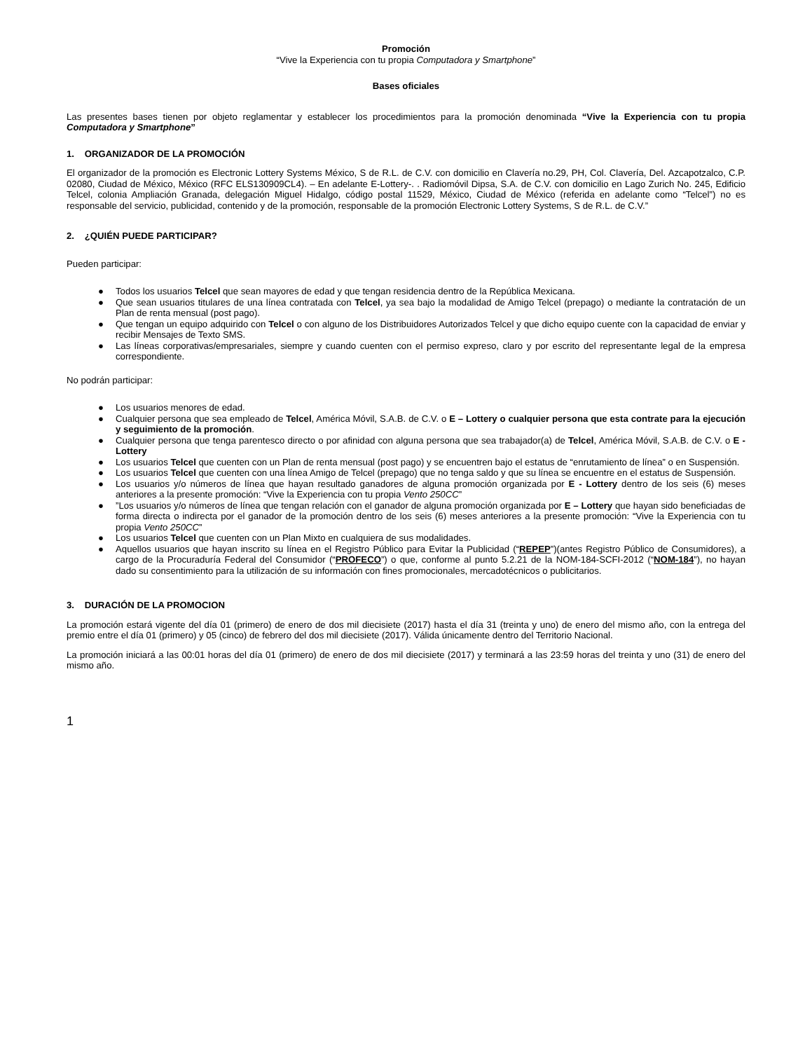Promoción
“Vive la Experiencia con tu propia Computadora y Smartphone”
Bases oficiales
Las presentes bases tienen por objeto reglamentar y establecer los procedimientos para la promoción denominada “Vive la Experiencia con tu propia Computadora y Smartphone”
1. ORGANIZADOR DE LA PROMOCIÓN
El organizador de la promoción es Electronic Lottery Systems México, S de R.L. de C.V. con domicilio en Clavería no.29, PH, Col. Clavería, Del. Azcapotzalco, C.P. 02080, Ciudad de México, México (RFC ELS130909CL4). – En adelante E-Lottery-. . Radiomóvil Dipsa, S.A. de C.V. con domicilio en Lago Zurich No. 245, Edificio Telcel, colonia Ampliación Granada, delegación Miguel Hidalgo, código postal 11529, México, Ciudad de México (referida en adelante como “Telcel”) no es responsable del servicio, publicidad, contenido y de la promoción, responsable de la promoción Electronic Lottery Systems, S de R.L. de C.V.”
2. ¿QUIÉN PUEDE PARTICIPAR?
Pueden participar:
● Todos los usuarios Telcel que sean mayores de edad y que tengan residencia dentro de la República Mexicana.
● Que sean usuarios titulares de una línea contratada con Telcel, ya sea bajo la modalidad de Amigo Telcel (prepago) o mediante la contratación de un Plan de renta mensual (post pago).
● Que tengan un equipo adquirido con Telcel o con alguno de los Distribuidores Autorizados Telcel y que dicho equipo cuente con la capacidad de enviar y recibir Mensajes de Texto SMS.
● Las líneas corporativas/empresariales, siempre y cuando cuenten con el permiso expreso, claro y por escrito del representante legal de la empresa correspondiente.
No podrán participar:
● Los usuarios menores de edad.
● Cualquier persona que sea empleado de Telcel, América Móvil, S.A.B. de C.V. o E – Lottery o cualquier persona que esta contrate para la ejecución y seguimiento de la promoción.
● Cualquier persona que tenga parentesco directo o por afinidad con alguna persona que sea trabajador(a) de Telcel, América Móvil, S.A.B. de C.V. o E - Lottery
● Los usuarios Telcel que cuenten con un Plan de renta mensual (post pago) y se encuentren bajo el estatus de “enrutamiento de línea” o en Suspensión.
● Los usuarios Telcel que cuenten con una línea Amigo de Telcel (prepago) que no tenga saldo y que su línea se encuentre en el estatus de Suspensión.
● Los usuarios y/o números de línea que hayan resultado ganadores de alguna promoción organizada por E - Lottery dentro de los seis (6) meses anteriores a la presente promoción: “Vive la Experiencia con tu propia Vento 250CC”
●”Los usuarios y/o números de línea que tengan relación con el ganador de alguna promoción organizada por E – Lottery que hayan sido beneficiadas de forma directa o indirecta por el ganador de la promoción dentro de los seis (6) meses anteriores a la presente promoción: “Vive la Experiencia con tu propia Vento 250CC”
● Los usuarios Telcel que cuenten con un Plan Mixto en cualquiera de sus modalidades.
● Aquellos usuarios que hayan inscrito su línea en el Registro Público para Evitar la Publicidad (“REPEP”)(antes Registro Público de Consumidores), a cargo de la Procuraduría Federal del Consumidor (“PROFECO”) o que, conforme al punto 5.2.21 de la NOM-184-SCFI-2012 (“NOM-184”), no hayan dado su consentimiento para la utilización de su información con fines promocionales, mercadotécnicos o publicitarios.
3. DURACIÓN DE LA PROMOCION
La promoción estará vigente del día 01 (primero) de enero de dos mil diecisiete (2017) hasta el día 31 (treinta y uno) de enero del mismo año, con la entrega del premio entre el día 01 (primero) y 05 (cinco) de febrero del dos mil diecisiete (2017). Válida únicamente dentro del Territorio Nacional.
La promoción iniciará a las 00:01 horas del día 01 (primero) de enero de dos mil diecisiete (2017) y terminará a las 23:59 horas del treinta y uno (31) de enero del mismo año.
1